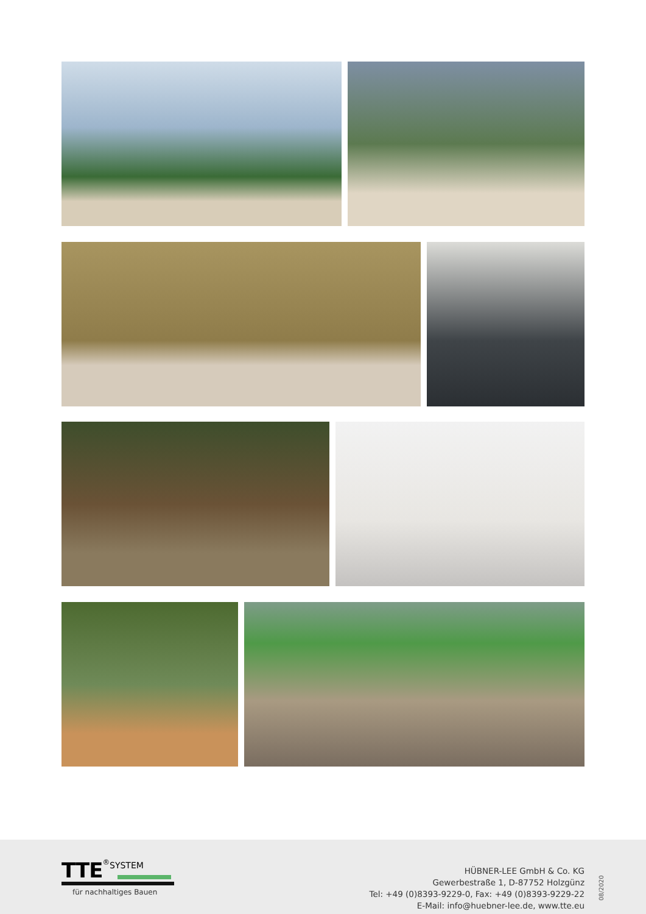TTE<sup>®</sup>SYSTEM
für nachhaltiges Bauen
HÜBNER-LEE GmbH & Co. KG
Gewerbestraße 1, D-87752 Holzgünz
Tel: +49 (0)8393-9229-0, Fax: +49 (0)8393-9229-22
E-Mail: info@huebner-lee.de, www.tte.eu
08/2020